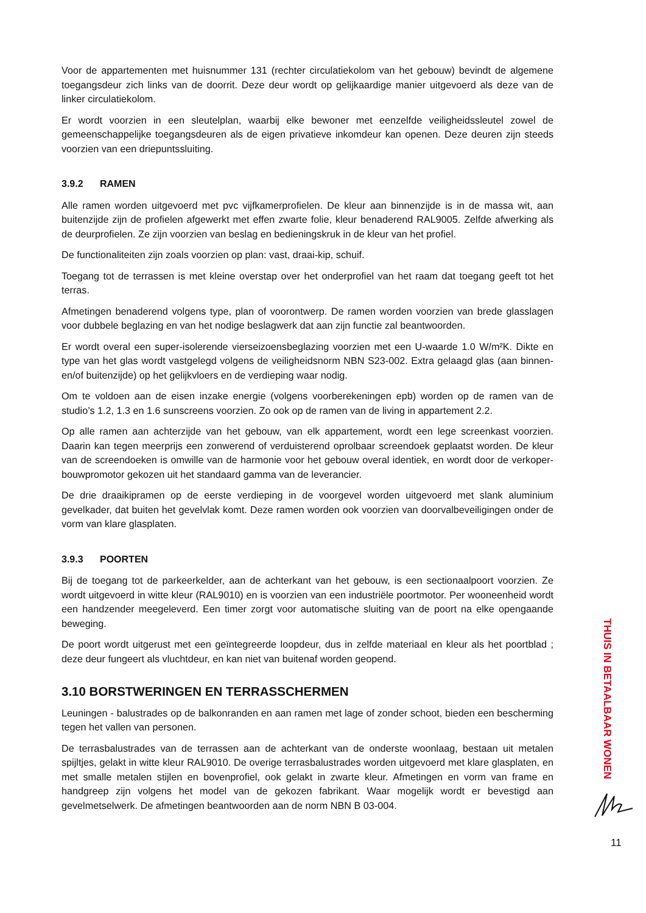Voor de appartementen met huisnummer 131 (rechter circulatiekolom van het gebouw) bevindt de algemene toegangsdeur zich links van de doorrit. Deze deur wordt op gelijkaardige manier uitgevoerd als deze van de linker circulatiekolom.
Er wordt voorzien in een sleutelplan, waarbij elke bewoner met eenzelfde veiligheidssleutel zowel de gemeenschappelijke toegangsdeuren als de eigen privatieve inkomdeur kan openen. Deze deuren zijn steeds voorzien van een driepuntssluiting.
3.9.2 RAMEN
Alle ramen worden uitgevoerd met pvc vijfkamerprofielen. De kleur aan binnenzijde is in de massa wit, aan buitenzijde zijn de profielen afgewerkt met effen zwarte folie, kleur benaderend RAL9005. Zelfde afwerking als de deurprofielen. Ze zijn voorzien van beslag en bedieningskruk in de kleur van het profiel.
De functionaliteiten zijn zoals voorzien op plan: vast, draai-kip, schuif.
Toegang tot de terrassen is met kleine overstap over het onderprofiel van het raam dat toegang geeft tot het terras.
Afmetingen benaderend volgens type, plan of voorontwerp. De ramen worden voorzien van brede glasslagen voor dubbele beglazing en van het nodige beslagwerk dat aan zijn functie zal beantwoorden.
Er wordt overal een super-isolerende vierseizoensbeglazing voorzien met een U-waarde 1.0 W/m²K. Dikte en type van het glas wordt vastgelegd volgens de veiligheidsnorm NBN S23-002. Extra gelaagd glas (aan binnen- en/of buitenzijde) op het gelijkvloers en de verdieping waar nodig.
Om te voldoen aan de eisen inzake energie (volgens voorberekeningen epb) worden op de ramen van de studio’s 1.2, 1.3 en 1.6 sunscreens voorzien. Zo ook op de ramen van de living in appartement 2.2.
Op alle ramen aan achterzijde van het gebouw, van elk appartement, wordt een lege screenkast voorzien. Daarin kan tegen meerprijs een zonwerend of verduisterend oprolbaar screendoek geplaatst worden. De kleur van de screendoeken is omwille van de harmonie voor het gebouw overal identiek, en wordt door de verkoper-bouwpromotor gekozen uit het standaard gamma van de leverancier.
De drie draaikipramen op de eerste verdieping in de voorgevel worden uitgevoerd met slank aluminium gevelkader, dat buiten het gevelvlak komt. Deze ramen worden ook voorzien van doorvalbeveiligingen onder de vorm van klare glasplaten.
3.9.3 POORTEN
Bij de toegang tot de parkeerkelder, aan de achterkant van het gebouw, is een sectionaalpoort voorzien. Ze wordt uitgevoerd in witte kleur (RAL9010) en is voorzien van een industriële poortmotor. Per wooneenheid wordt een handzender meegeleverd. Een timer zorgt voor automatische sluiting van de poort na elke opengaande beweging.
De poort wordt uitgerust met een geïntegreerde loopdeur, dus in zelfde materiaal en kleur als het poortblad ; deze deur fungeert als vluchtdeur, en kan niet van buitenaf worden geopend.
3.10 BORSTWERINGEN EN TERRASSCHERMEN
Leuningen - balustrades op de balkonranden en aan ramen met lage of zonder schoot, bieden een bescherming tegen het vallen van personen.
De terrasbalustrades van de terrassen aan de achterkant van de onderste woonlaag, bestaan uit metalen spijltjes, gelakt in witte kleur RAL9010. De overige terrasbalustrades worden uitgevoerd met klare glasplaten, en met smalle metalen stijlen en bovenprofiel, ook gelakt in zwarte kleur. Afmetingen en vorm van frame en handgreep zijn volgens het model van de gekozen fabrikant. Waar mogelijk wordt er bevestigd aan gevelmetselwerk. De afmetingen beantwoorden aan de norm NBN B 03-004.
THUIS IN BETAALBAAR WONEN
11